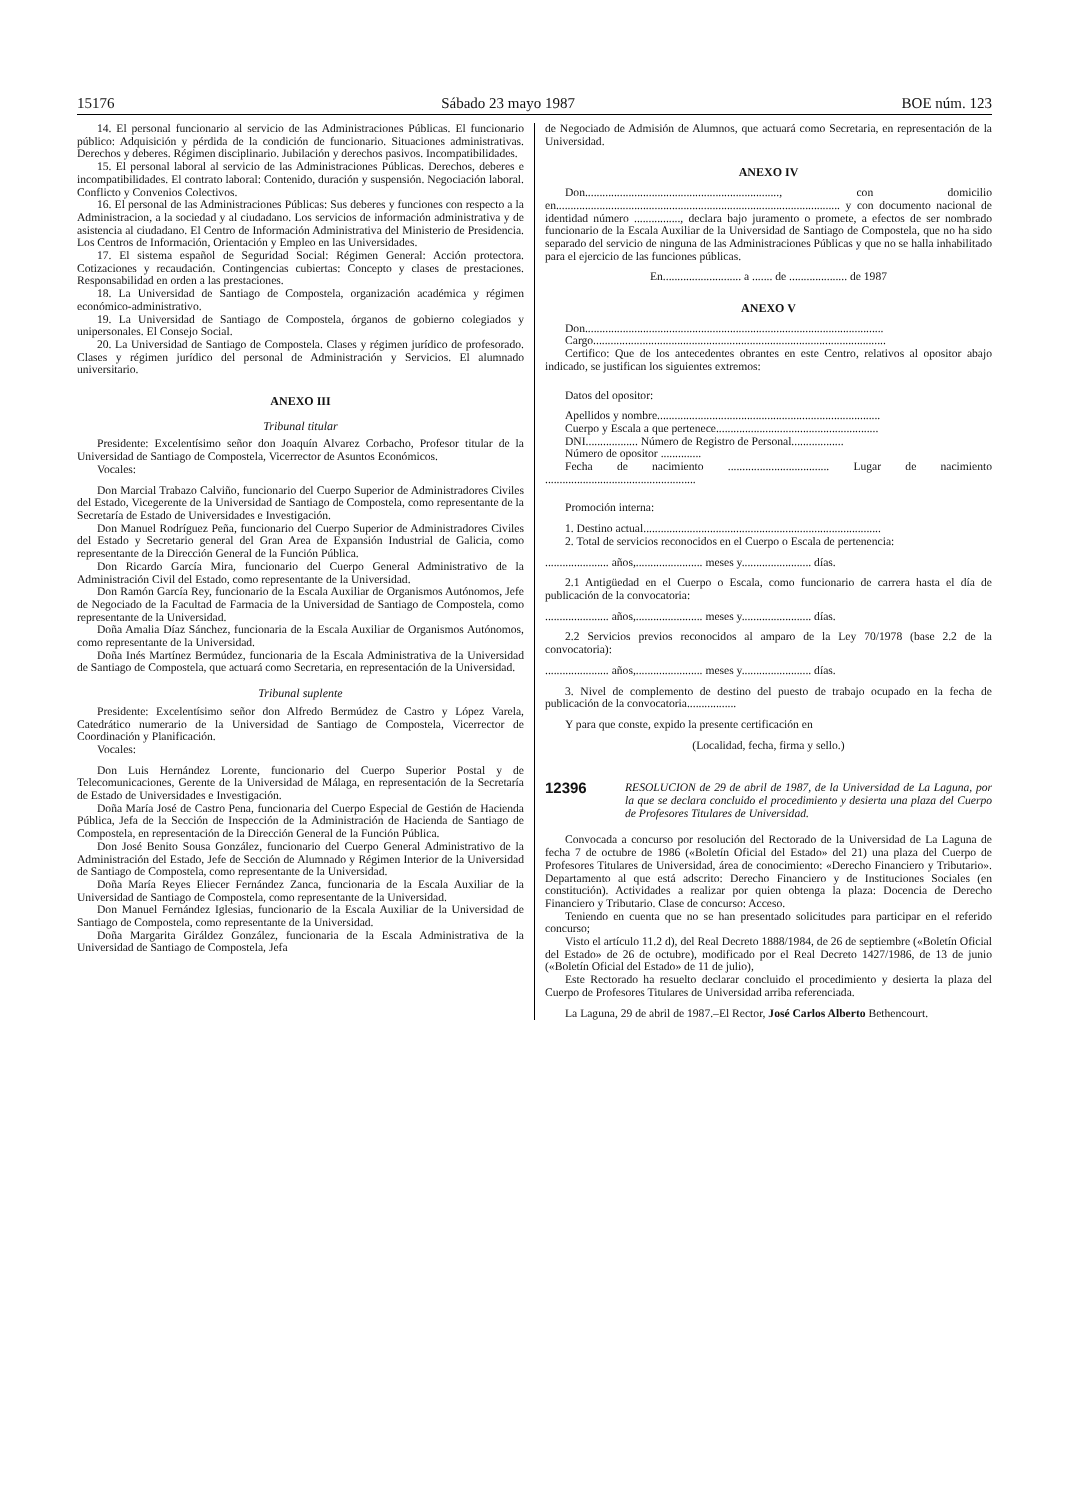15176 Sábado 23 mayo 1987 BOE núm. 123
14. El personal funcionario al servicio de las Administraciones Públicas. El funcionario público: Adquisición y pérdida de la condición de funcionario. Situaciones administrativas. Derechos y deberes. Régimen disciplinario. Jubilación y derechos pasivos. Incompatibilidades.
15. El personal laboral al servicio de las Administraciones Públicas. Derechos, deberes e incompatibilidades. El contrato laboral: Contenido, duración y suspensión. Negociación laboral. Conflicto y Convenios Colectivos.
16. El personal de las Administraciones Públicas: Sus deberes y funciones con respecto a la Administracion, a la sociedad y al ciudadano. Los servicios de información administrativa y de asistencia al ciudadano. El Centro de Información Administrativa del Ministerio de Presidencia. Los Centros de Información, Orientación y Empleo en las Universidades.
17. El sistema español de Seguridad Social: Régimen General: Acción protectora. Cotizaciones y recaudación. Contingencias cubiertas: Concepto y clases de prestaciones. Responsabilidad en orden a las prestaciones.
18. La Universidad de Santiago de Compostela, organización académica y régimen económico-administrativo.
19. La Universidad de Santiago de Compostela, órganos de gobierno colegiados y unipersonales. El Consejo Social.
20. La Universidad de Santiago de Compostela. Clases y régimen jurídico de profesorado. Clases y régimen jurídico del personal de Administración y Servicios. El alumnado universitario.
ANEXO III
Tribunal titular
Presidente: Excelentísimo señor don Joaquín Alvarez Corbacho, Profesor titular de la Universidad de Santiago de Compostela, Vicerrector de Asuntos Económicos.
Vocales:
Don Marcial Trabazo Calviño, funcionario del Cuerpo Superior de Administradores Civiles del Estado, Vicegerente de la Universidad de Santiago de Compostela, como representante de la Secretaría de Estado de Universidades e Investigación.
Don Manuel Rodríguez Peña, funcionario del Cuerpo Superior de Administradores Civiles del Estado y Secretario general del Gran Area de Expansión Industrial de Galicia, como representante de la Dirección General de la Función Pública.
Don Ricardo García Mira, funcionario del Cuerpo General Administrativo de la Administración Civil del Estado, como representante de la Universidad.
Don Ramón García Rey, funcionario de la Escala Auxiliar de Organismos Autónomos, Jefe de Negociado de la Facultad de Farmacia de la Universidad de Santiago de Compostela, como representante de la Universidad.
Doña Amalia Díaz Sánchez, funcionaria de la Escala Auxiliar de Organismos Autónomos, como representante de la Universidad.
Doña Inés Martínez Bermúdez, funcionaria de la Escala Administrativa de la Universidad de Santiago de Compostela, que actuará como Secretaria, en representación de la Universidad.
Tribunal suplente
Presidente: Excelentísimo señor don Alfredo Bermúdez de Castro y López Varela, Catedrático numerario de la Universidad de Santiago de Compostela, Vicerrector de Coordinación y Planificación.
Vocales:
Don Luis Hernández Lorente, funcionario del Cuerpo Superior Postal y de Telecomunicaciones, Gerente de la Universidad de Málaga, en representación de la Secretaría de Estado de Universidades e Investigación.
Doña María José de Castro Pena, funcionaria del Cuerpo Especial de Gestión de Hacienda Pública, Jefa de la Sección de Inspección de la Administración de Hacienda de Santiago de Compostela, en representación de la Dirección General de la Función Pública.
Don José Benito Sousa González, funcionario del Cuerpo General Administrativo de la Administración del Estado, Jefe de Sección de Alumnado y Régimen Interior de la Universidad de Santiago de Compostela, como representante de la Universidad.
Doña María Reyes Eliecer Fernández Zanca, funcionaria de la Escala Auxiliar de la Universidad de Santiago de Compostela, como representante de la Universidad.
Don Manuel Fernández Iglesias, funcionario de la Escala Auxiliar de la Universidad de Santiago de Compostela, como representante de la Universidad.
Doña Margarita Giráldez González, funcionaria de la Escala Administrativa de la Universidad de Santiago de Compostela, Jefa
de Negociado de Admisión de Alumnos, que actuará como Secretaria, en representación de la Universidad.
ANEXO IV
Don..................................................................., con domicilio en.................................................................................................. y con documento nacional de identidad número ................, declara bajo juramento o promete, a efectos de ser nombrado funcionario de la Escala Auxiliar de la Universidad de Santiago de Compostela, que no ha sido separado del servicio de ninguna de las Administraciones Públicas y que no se halla inhabilitado para el ejercicio de las funciones públicas.
En........................... a ....... de .................... de 1987
ANEXO V
Don.......................................................................................................
Cargo.....................................................................................................
Certifico: Que de los antecedentes obrantes en este Centro, relativos al opositor abajo indicado, se justifican los siguientes extremos:
Datos del opositor:
Apellidos y nombre.............................................................................
Cuerpo y Escala a que pertenece........................................................
DNI.................. Número de Registro de Personal..................
Número de opositor ..............
Fecha de nacimiento ................................... Lugar de nacimiento ....................................................
Promoción interna:
1. Destino actual..................................................................................
2. Total de servicios reconocidos en el Cuerpo o Escala de pertenencia:
...................... años,....................... meses y........................ días.
2.1 Antigüedad en el Cuerpo o Escala, como funcionario de carrera hasta el día de publicación de la convocatoria:
...................... años,....................... meses y........................ días.
2.2 Servicios previos reconocidos al amparo de la Ley 70/1978 (base 2.2 de la convocatoria):
...................... años,....................... meses y........................ días.
3. Nivel de complemento de destino del puesto de trabajo ocupado en la fecha de publicación de la convocatoria.................
Y para que conste, expido la presente certificación en
(Localidad, fecha, firma y sello.)
12396 RESOLUCION de 29 de abril de 1987, de la Universidad de La Laguna, por la que se declara concluido el procedimiento y desierta una plaza del Cuerpo de Profesores Titulares de Universidad.
Convocada a concurso por resolución del Rectorado de la Universidad de La Laguna de fecha 7 de octubre de 1986 («Boletín Oficial del Estado» del 21) una plaza del Cuerpo de Profesores Titulares de Universidad, área de conocimiento: «Derecho Financiero y Tributario». Departamento al que está adscrito: Derecho Financiero y de Instituciones Sociales (en constitución). Actividades a realizar por quien obtenga la plaza: Docencia de Derecho Financiero y Tributario. Clase de concurso: Acceso.
Teniendo en cuenta que no se han presentado solicitudes para participar en el referido concurso;
Visto el artículo 11.2 d), del Real Decreto 1888/1984, de 26 de septiembre («Boletín Oficial del Estado» de 26 de octubre), modificado por el Real Decreto 1427/1986, de 13 de junio («Boletín Oficial del Estado» de 11 de julio),
Este Rectorado ha resuelto declarar concluido el procedimiento y desierta la plaza del Cuerpo de Profesores Titulares de Universidad arriba referenciada.
La Laguna, 29 de abril de 1987.–El Rector, José Carlos Alberto Bethencourt.